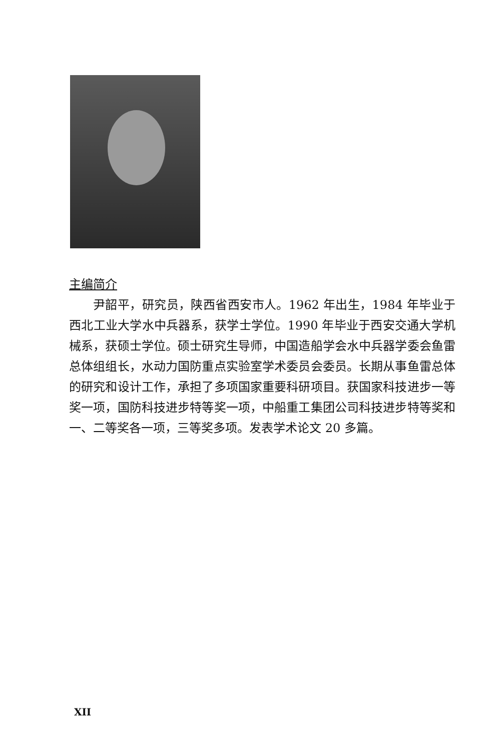主编简介
尹韶平，研究员，陕西省西安市人。1962 年出生，1984 年毕业于西北工业大学水中兵器系，获学士学位。1990 年毕业于西安交通大学机械系，获硕士学位。硕士研究生导师，中国造船学会水中兵器学委会鱼雷总体组组长，水动力国防重点实验室学术委员会委员。长期从事鱼雷总体的研究和设计工作，承担了多项国家重要科研项目。获国家科技进步一等奖一项，国防科技进步特等奖一项，中船重工集团公司科技进步特等奖和一、二等奖各一项，三等奖多项。发表学术论文 20 多篇。
XII